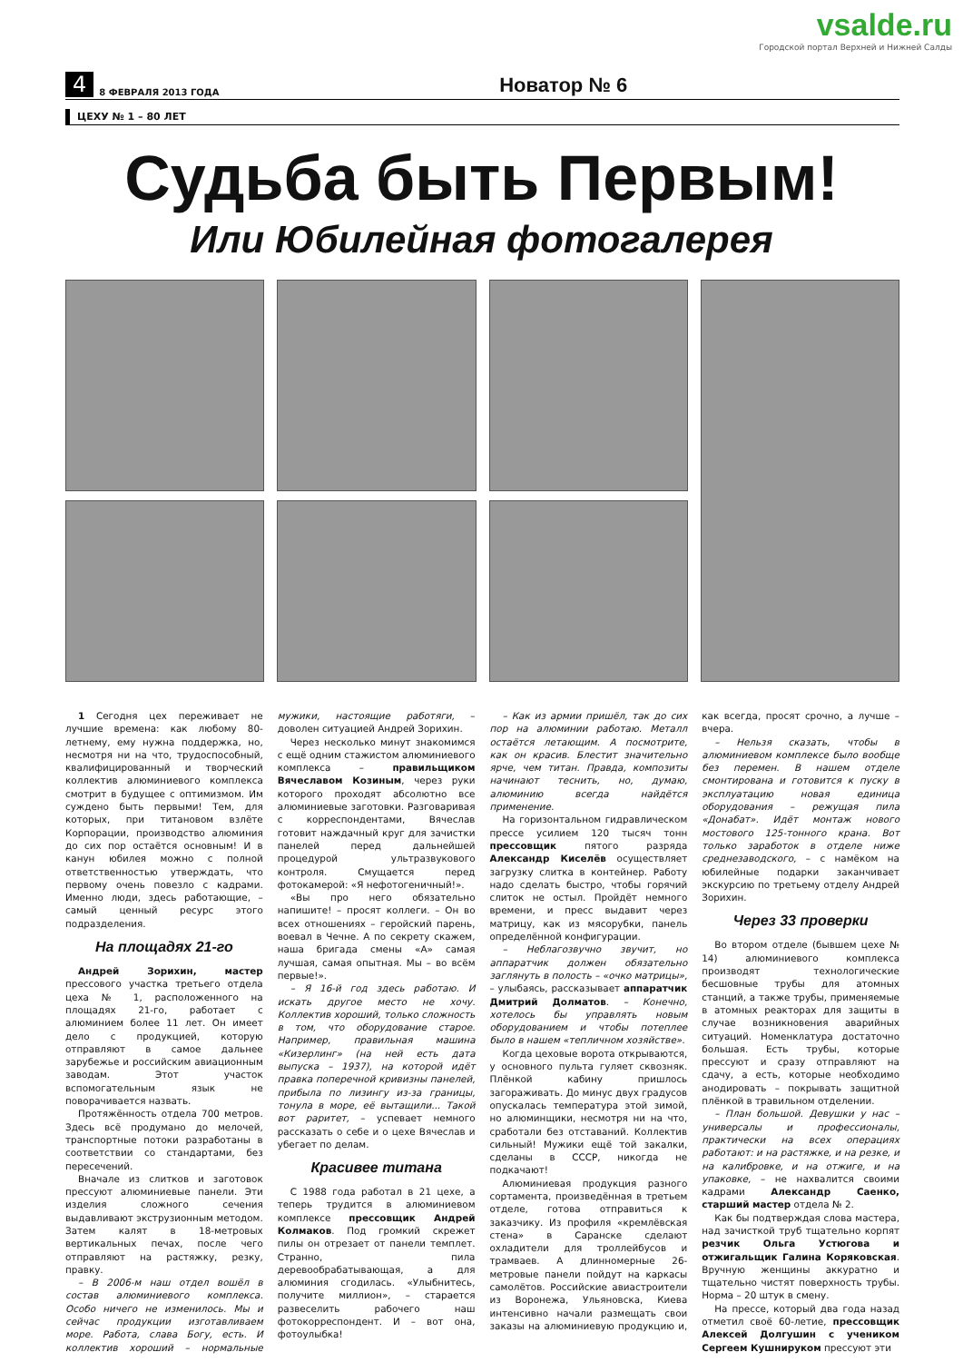vsalde.ru
Городской портал Верхней и Нижней Салды
4 8 ФЕВРАЛЯ 2013 ГОДА Новатор № 6
ЦЕХУ № 1 – 80 ЛЕТ
Судьба быть Первым!
Или Юбилейная фотогалерея
1 Сегодня цех переживает не лучшие времена: как любому 80-летнему, ему нужна поддержка, но, несмотря ни на что, трудоспособный, квалифицированный и творческий коллектив алюминиевого комплекса смотрит в будущее с оптимизмом. Им суждено быть первыми! Тем, для которых, при титановом взлёте Корпорации, производство алюминия до сих пор остаётся основным! И в канун юбилея можно с полной ответственностью утверждать, что первому очень повезло с кадрами. Именно люди, здесь работающие, – самый ценный ресурс этого подразделения.
На площадях 21-го
Андрей Зорихин, мастер прессового участка третьего отдела цеха № 1, расположенного на площадях 21-го, работает с алюминием более 11 лет. Он имеет дело с продукцией, которую отправляют в самое дальнее зарубежье и российским авиационным заводам. Этот участок вспомогательным язык не поворачивается назвать.
Протяжённость отдела 700 метров. Здесь всё продумано до мелочей, транспортные потоки разработаны в соответствии со стандартами, без пересечений.
Вначале из слитков и заготовок прессуют алюминиевые панели. Эти изделия сложного сечения выдавливают экструзионным методом. Затем калят в 18-метровых вертикальных печах, после чего отправляют на растяжку, резку, правку.
– В 2006-м наш отдел вошёл в состав алюминиевого комплекса. Особо ничего не изменилось. Мы и сейчас продукции изготавливаем море. Работа, слава Богу, есть. И коллектив хороший – нормальные мужики, настоящие работяги, – доволен ситуацией Андрей Зорихин.
Через несколько минут знакомимся с ещё одним стажистом алюминиевого комплекса – правильщиком Вячеславом Козиным, через руки которого проходят абсолютно все алюминиевые заготовки. Разговаривая с корреспондентами, Вячеслав готовит наждачный круг для зачистки панелей перед дальнейшей процедурой ультразвукового контроля. Смущается перед фотокамерой: «Я нефотогеничный!».
«Вы про него обязательно напишите! – просят коллеги. – Он во всех отношениях – геройский парень, воевал в Чечне. А по секрету скажем, наша бригада смены «А» самая лучшая, самая опытная. Мы – во всём первые!».
– Я 16-й год здесь работаю. И искать другое место не хочу. Коллектив хороший, только сложность в том, что оборудование старое. Например, правильная машина «Кизерлинг» (на ней есть дата выпуска – 1937), на которой идёт правка поперечной кривизны панелей, прибыла по лизингу из-за границы, тонула в море, её вытащили... Такой вот раритет, – успевает немного рассказать о себе и о цехе Вячеслав и убегает по делам.
Красивее титана
С 1988 года работал в 21 цехе, а теперь трудится в алюминиевом комплексе прессовщик Андрей Колмаков. Под громкий скрежет пилы он отрезает от панели темплет. Странно, пила деревообрабатывающая, а для алюминия сгодилась. «Улыбнитесь, получите миллион», – старается развеселить рабочего наш фотокорреспондент. И – вот она, фотоулыбка!
– Как из армии пришёл, так до сих пор на алюминии работаю. Металл остаётся летающим. А посмотрите, как он красив. Блестит значительно ярче, чем титан. Правда, композиты начинают теснить, но, думаю, алюминию всегда найдётся применение.
На горизонтальном гидравлическом прессе усилием 120 тысяч тонн прессовщик пятого разряда Александр Киселёв осуществляет загрузку слитка в контейнер. Работу надо сделать быстро, чтобы горячий слиток не остыл. Пройдёт немного времени, и пресс выдавит через матрицу, как из мясорубки, панель определённой конфигурации.
– Неблагозвучно звучит, но аппаратчик должен обязательно заглянуть в полость – «очко матрицы», – улыбаясь, рассказывает аппаратчик Дмитрий Долматов. – Конечно, хотелось бы управлять новым оборудованием и чтобы потеплее было в нашем «тепличном хозяйстве».
Когда цеховые ворота открываются, у основного пульта гуляет сквозняк. Плёнкой кабину пришлось загораживать. До минус двух градусов опускалась температура этой зимой, но алюминщики, несмотря ни на что, сработали без отставаний. Коллектив сильный! Мужики ещё той закалки, сделаны в СССР, никогда не подкачают!
Алюминиевая продукция разного сортамента, произведённая в третьем отделе, готова отправиться к заказчику. Из профиля «кремлёвская стена» в Саранске сделают охладители для троллейбусов и трамваев. А длинномерные 26-метровые панели пойдут на каркасы самолётов. Российские авиастроители из Воронежа, Ульяновска, Киева интенсивно начали размещать свои заказы на алюминиевую продукцию и, как всегда, просят срочно, а лучше – вчера.
– Нельзя сказать, чтобы в алюминиевом комплексе было вообще без перемен. В нашем отделе смонтирована и готовится к пуску в эксплуатацию новая единица оборудования – режущая пила «Донабат». Идёт монтаж нового мостового 125-тонного крана. Вот только заработок в отделе ниже среднезаводского, – с намёком на юбилейные подарки заканчивает экскурсию по третьему отделу Андрей Зорихин.
Через 33 проверки
Во втором отделе (бывшем цехе № 14) алюминиевого комплекса производят технологические бесшовные трубы для атомных станций, а также трубы, применяемые в атомных реакторах для защиты в случае возникновения аварийных ситуаций. Номенклатура достаточно большая. Есть трубы, которые прессуют и сразу отправляют на сдачу, а есть, которые необходимо анодировать – покрывать защитной плёнкой в травильном отделении.
– План большой. Девушки у нас – универсалы и профессионалы, практически на всех операциях работают: и на растяжке, и на резке, и на калибровке, и на отжиге, и на упаковке, – не нахвалится своими кадрами Александр Саенко, старший мастер отдела № 2.
Как бы подтверждая слова мастера, над зачисткой труб тщательно корпят резчик Ольга Устюгова и отжигальщик Галина Коряковская. Вручную женщины аккуратно и тщательно чистят поверхность трубы. Норма – 20 штук в смену.
На прессе, который два года назад отметил своё 60-летие, прессовщик Алексей Долгушин с учеником Сергеем Кушнируком прессуют эти